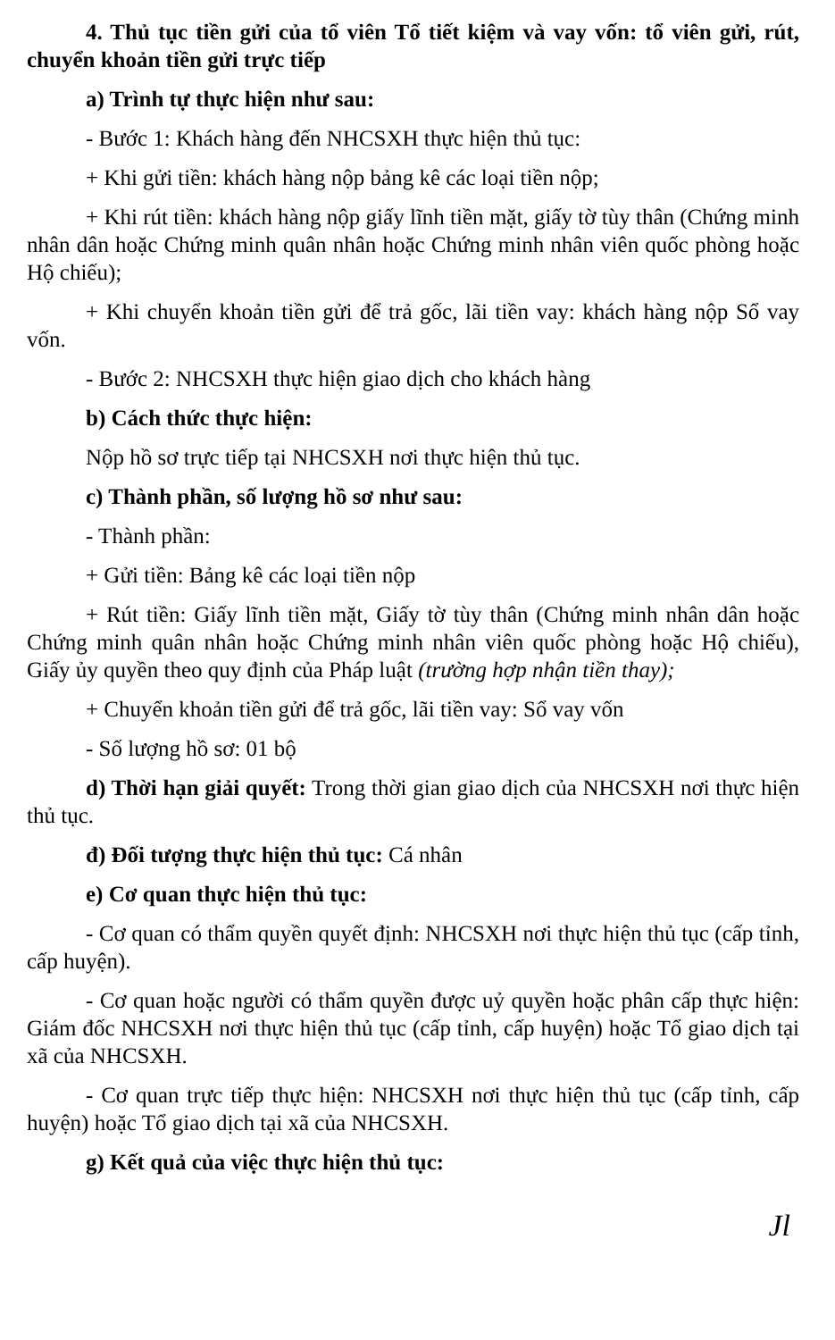4. Thủ tục tiền gửi của tổ viên Tổ tiết kiệm và vay vốn: tổ viên gửi, rút, chuyển khoản tiền gửi trực tiếp
a) Trình tự thực hiện như sau:
- Bước 1: Khách hàng đến NHCSXH thực hiện thủ tục:
+ Khi gửi tiền: khách hàng nộp bảng kê các loại tiền nộp;
+ Khi rút tiền: khách hàng nộp giấy lĩnh tiền mặt, giấy tờ tùy thân (Chứng minh nhân dân hoặc Chứng minh quân nhân hoặc Chứng minh nhân viên quốc phòng hoặc Hộ chiếu);
+ Khi chuyển khoản tiền gửi để trả gốc, lãi tiền vay: khách hàng nộp Sổ vay vốn.
- Bước 2: NHCSXH thực hiện giao dịch cho khách hàng
b) Cách thức thực hiện:
Nộp hồ sơ trực tiếp tại NHCSXH nơi thực hiện thủ tục.
c) Thành phần, số lượng hồ sơ như sau:
- Thành phần:
+ Gửi tiền: Bảng kê các loại tiền nộp
+ Rút tiền: Giấy lĩnh tiền mặt, Giấy tờ tùy thân (Chứng minh nhân dân hoặc Chứng minh quân nhân hoặc Chứng minh nhân viên quốc phòng hoặc Hộ chiếu), Giấy ủy quyền theo quy định của Pháp luật (trường hợp nhận tiền thay);
+ Chuyển khoản tiền gửi để trả gốc, lãi tiền vay: Sổ vay vốn
- Số lượng hồ sơ: 01 bộ
d) Thời hạn giải quyết: Trong thời gian giao dịch của NHCSXH nơi thực hiện thủ tục.
đ) Đối tượng thực hiện thủ tục: Cá nhân
e) Cơ quan thực hiện thủ tục:
- Cơ quan có thẩm quyền quyết định: NHCSXH nơi thực hiện thủ tục (cấp tỉnh, cấp huyện).
- Cơ quan hoặc người có thẩm quyền được uỷ quyền hoặc phân cấp thực hiện: Giám đốc NHCSXH nơi thực hiện thủ tục (cấp tỉnh, cấp huyện) hoặc Tổ giao dịch tại xã của NHCSXH.
- Cơ quan trực tiếp thực hiện: NHCSXH nơi thực hiện thủ tục (cấp tỉnh, cấp huyện) hoặc Tổ giao dịch tại xã của NHCSXH.
g) Kết quả của việc thực hiện thủ tục:
Jl